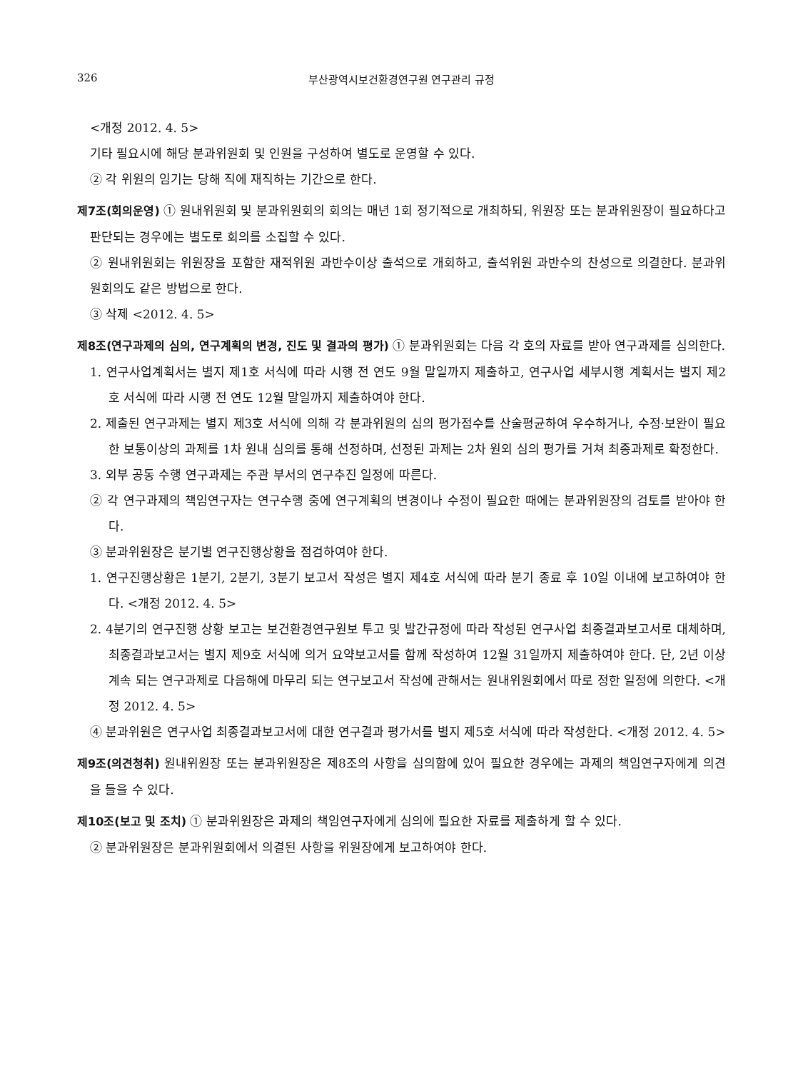326 부산광역시보건환경연구원 연구관리 규정
<개정 2012. 4. 5>
기타 필요시에 해당 분과위원회 및 인원을 구성하여 별도로 운영할 수 있다.
② 각 위원의 임기는 당해 직에 재직하는 기간으로 한다.
제7조(회의운영) ① 원내위원회 및 분과위원회의 회의는 매년 1회 정기적으로 개최하되, 위원장 또는 분과위원장이 필요하다고 판단되는 경우에는 별도로 회의를 소집할 수 있다.
② 원내위원회는 위원장을 포함한 재적위원 과반수이상 출석으로 개회하고, 출석위원 과반수의 찬성으로 의결한다. 분과위원회의도 같은 방법으로 한다.
③ 삭제 <2012. 4. 5>
제8조(연구과제의 심의, 연구계획의 변경, 진도 및 결과의 평가) ① 분과위원회는 다음 각 호의 자료를 받아 연구과제를 심의한다.
1. 연구사업계획서는 별지 제1호 서식에 따라 시행 전 연도 9월 말일까지 제출하고, 연구사업 세부시행 계획서는 별지 제2호 서식에 따라 시행 전 연도 12월 말일까지 제출하여야 한다.
2. 제출된 연구과제는 별지 제3호 서식에 의해 각 분과위원의 심의 평가점수를 산술평균하여 우수하거나, 수정·보완이 필요한 보통이상의 과제를 1차 원내 심의를 통해 선정하며, 선정된 과제는 2차 원외 심의 평가를 거쳐 최종과제로 확정한다.
3. 외부 공동 수행 연구과제는 주관 부서의 연구추진 일정에 따른다.
② 각 연구과제의 책임연구자는 연구수행 중에 연구계획의 변경이나 수정이 필요한 때에는 분과위원장의 검토를 받아야 한다.
③ 분과위원장은 분기별 연구진행상황을 점검하여야 한다.
1. 연구진행상황은 1분기, 2분기, 3분기 보고서 작성은 별지 제4호 서식에 따라 분기 종료 후 10일 이내에 보고하여야 한다. <개정 2012. 4. 5>
2. 4분기의 연구진행 상황 보고는 보건환경연구원보 투고 및 발간규정에 따라 작성된 연구사업 최종결과보고서로 대체하며, 최종결과보고서는 별지 제9호 서식에 의거 요약보고서를 함께 작성하여 12월 31일까지 제출하여야 한다. 단, 2년 이상 계속 되는 연구과제로 다음해에 마무리 되는 연구보고서 작성에 관해서는 원내위원회에서 따로 정한 일정에 의한다. <개정 2012. 4. 5>
④ 분과위원은 연구사업 최종결과보고서에 대한 연구결과 평가서를 별지 제5호 서식에 따라 작성한다. <개정 2012. 4. 5>
제9조(의견청취) 원내위원장 또는 분과위원장은 제8조의 사항을 심의함에 있어 필요한 경우에는 과제의 책임연구자에게 의견을 들을 수 있다.
제10조(보고 및 조치) ① 분과위원장은 과제의 책임연구자에게 심의에 필요한 자료를 제출하게 할 수 있다.
② 분과위원장은 분과위원회에서 의결된 사항을 위원장에게 보고하여야 한다.